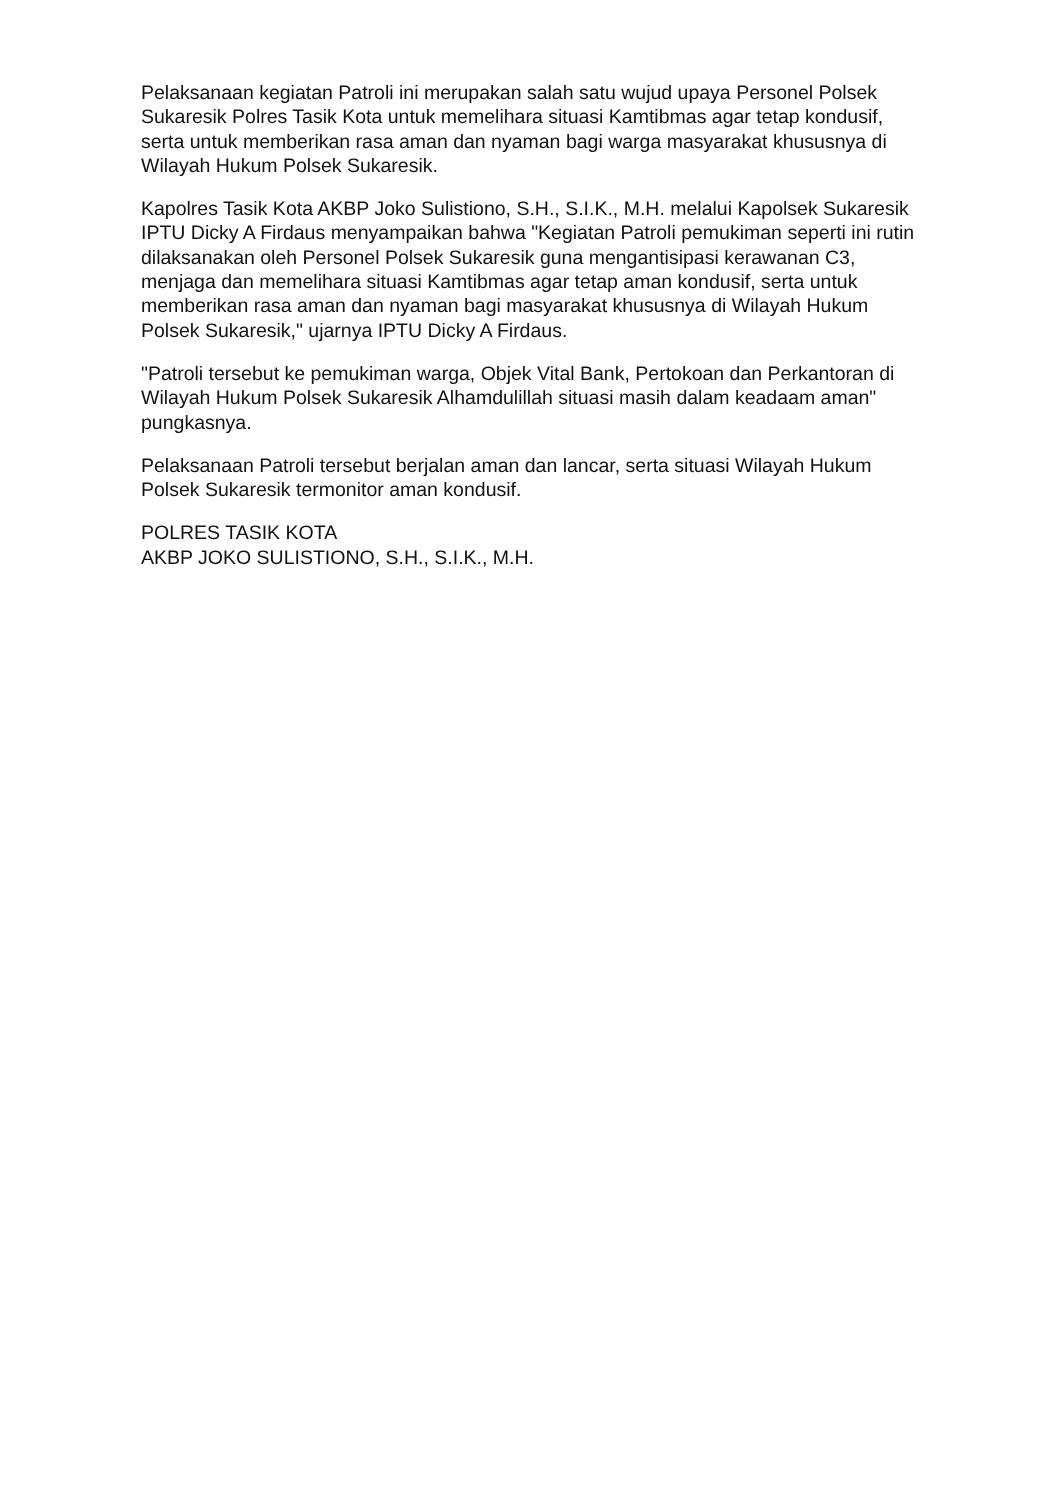Pelaksanaan kegiatan Patroli ini merupakan salah satu wujud upaya Personel Polsek Sukaresik Polres Tasik Kota untuk memelihara situasi Kamtibmas agar tetap kondusif, serta untuk memberikan rasa aman dan nyaman bagi warga masyarakat khususnya di Wilayah Hukum Polsek Sukaresik.
Kapolres Tasik Kota AKBP Joko Sulistiono, S.H., S.I.K., M.H. melalui Kapolsek Sukaresik IPTU Dicky A Firdaus menyampaikan bahwa "Kegiatan Patroli pemukiman seperti ini rutin dilaksanakan oleh Personel Polsek Sukaresik guna mengantisipasi kerawanan C3, menjaga dan memelihara situasi Kamtibmas agar tetap aman kondusif, serta untuk memberikan rasa aman dan nyaman bagi masyarakat khususnya di Wilayah Hukum Polsek Sukaresik," ujarnya IPTU Dicky A Firdaus.
"Patroli tersebut ke pemukiman warga, Objek Vital Bank, Pertokoan dan Perkantoran di Wilayah Hukum Polsek Sukaresik Alhamdulillah situasi masih dalam keadaam aman" pungkasnya.
Pelaksanaan Patroli tersebut berjalan aman dan lancar, serta situasi Wilayah Hukum Polsek Sukaresik termonitor aman kondusif.
POLRES TASIK KOTA
AKBP JOKO SULISTIONO, S.H., S.I.K., M.H.